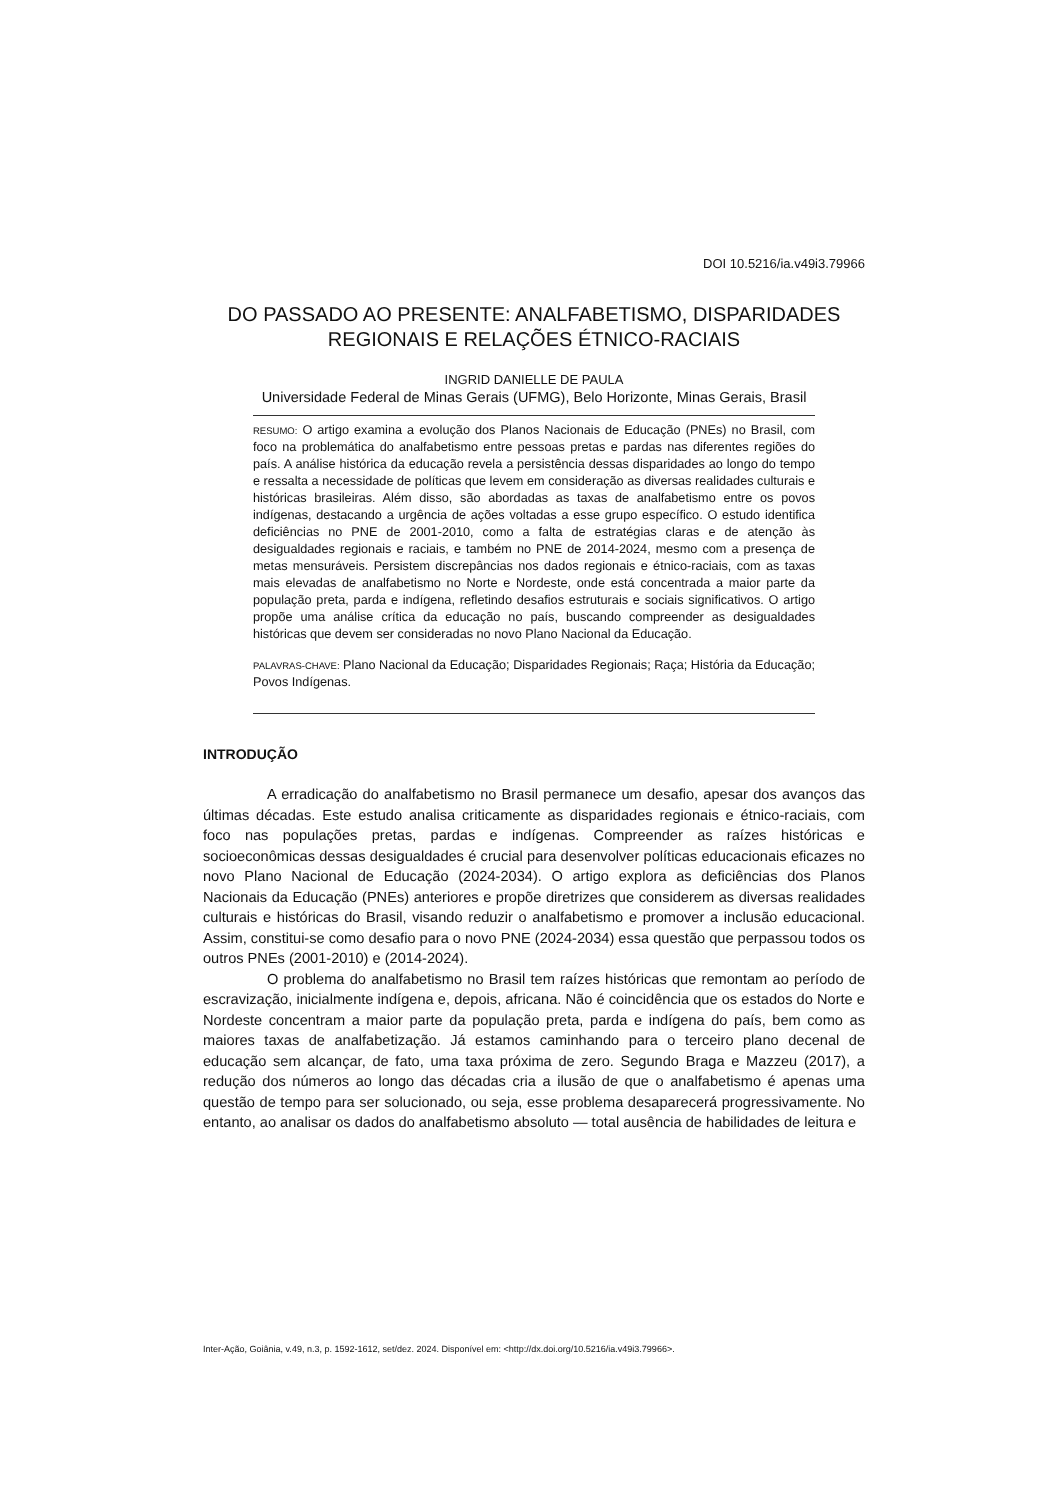DOI 10.5216/ia.v49i3.79966
DO PASSADO AO PRESENTE: ANALFABETISMO, DISPARIDADES REGIONAIS E RELAÇÕES ÉTNICO-RACIAIS
INGRID DANIELLE DE PAULA
Universidade Federal de Minas Gerais (UFMG), Belo Horizonte, Minas Gerais, Brasil
RESUMO: O artigo examina a evolução dos Planos Nacionais de Educação (PNEs) no Brasil, com foco na problemática do analfabetismo entre pessoas pretas e pardas nas diferentes regiões do país. A análise histórica da educação revela a persistência dessas disparidades ao longo do tempo e ressalta a necessidade de políticas que levem em consideração as diversas realidades culturais e históricas brasileiras. Além disso, são abordadas as taxas de analfabetismo entre os povos indígenas, destacando a urgência de ações voltadas a esse grupo específico. O estudo identifica deficiências no PNE de 2001-2010, como a falta de estratégias claras e de atenção às desigualdades regionais e raciais, e também no PNE de 2014-2024, mesmo com a presença de metas mensuráveis. Persistem discrepâncias nos dados regionais e étnico-raciais, com as taxas mais elevadas de analfabetismo no Norte e Nordeste, onde está concentrada a maior parte da população preta, parda e indígena, refletindo desafios estruturais e sociais significativos. O artigo propõe uma análise crítica da educação no país, buscando compreender as desigualdades históricas que devem ser consideradas no novo Plano Nacional da Educação.
PALAVRAS-CHAVE: Plano Nacional da Educação; Disparidades Regionais; Raça; História da Educação; Povos Indígenas.
INTRODUÇÃO
A erradicação do analfabetismo no Brasil permanece um desafio, apesar dos avanços das últimas décadas. Este estudo analisa criticamente as disparidades regionais e étnico-raciais, com foco nas populações pretas, pardas e indígenas. Compreender as raízes históricas e socioeconômicas dessas desigualdades é crucial para desenvolver políticas educacionais eficazes no novo Plano Nacional de Educação (2024-2034). O artigo explora as deficiências dos Planos Nacionais da Educação (PNEs) anteriores e propõe diretrizes que considerem as diversas realidades culturais e históricas do Brasil, visando reduzir o analfabetismo e promover a inclusão educacional. Assim, constitui-se como desafio para o novo PNE (2024-2034) essa questão que perpassou todos os outros PNEs (2001-2010) e (2014-2024).
O problema do analfabetismo no Brasil tem raízes históricas que remontam ao período de escravização, inicialmente indígena e, depois, africana. Não é coincidência que os estados do Norte e Nordeste concentram a maior parte da população preta, parda e indígena do país, bem como as maiores taxas de analfabetização. Já estamos caminhando para o terceiro plano decenal de educação sem alcançar, de fato, uma taxa próxima de zero. Segundo Braga e Mazzeu (2017), a redução dos números ao longo das décadas cria a ilusão de que o analfabetismo é apenas uma questão de tempo para ser solucionado, ou seja, esse problema desaparecerá progressivamente. No entanto, ao analisar os dados do analfabetismo absoluto — total ausência de habilidades de leitura e
Inter-Ação, Goiânia, v.49, n.3, p. 1592-1612, set/dez. 2024. Disponível em: <http://dx.doi.org/10.5216/ia.v49i3.79966>.